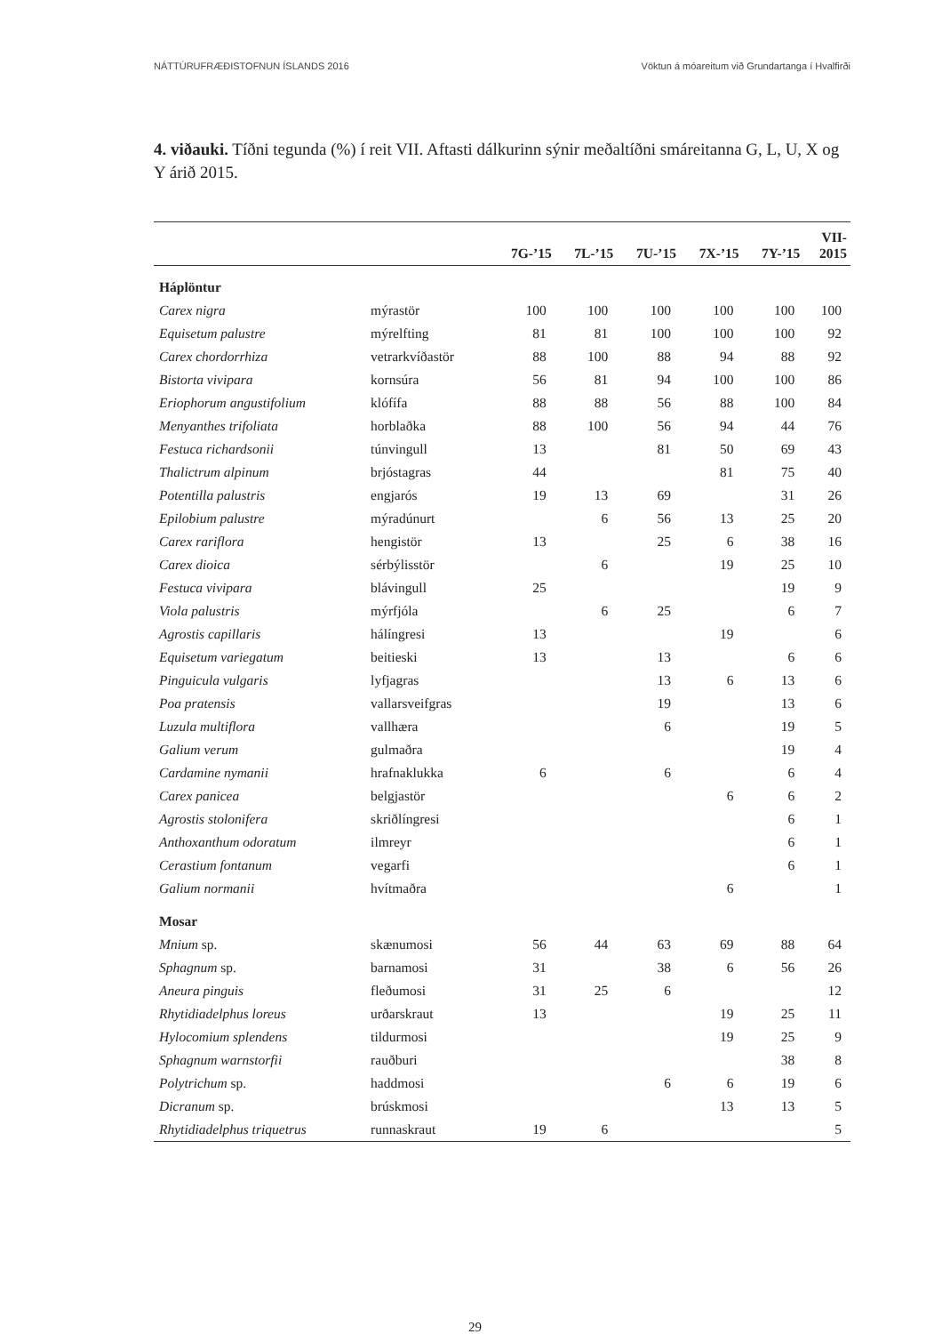NÁTTÚRUFRÆÐISTOFNUN ÍSLANDS 2016 Vöktun á móareitum við Grundartanga í Hvalfirði
4. viðauki. Tíðni tegunda (%) í reit VII. Aftasti dálkurinn sýnir meðaltíðni smáreitanna G, L, U, X og Y árið 2015.
| | | 7G-’15 | 7L-’15 | 7U-’15 | 7X-’15 | 7Y-’15 | VII- 2015 |
| --- | --- | --- | --- | --- | --- | --- | --- |
| Háplöntur | | | | | | | |
| Carex nigra | mýrastör | 100 | 100 | 100 | 100 | 100 | 100 |
| Equisetum palustre | mýrelfting | 81 | 81 | 100 | 100 | 100 | 92 |
| Carex chordorrhiza | vetrarkvíðastör | 88 | 100 | 88 | 94 | 88 | 92 |
| Bistorta vivipara | kornsúra | 56 | 81 | 94 | 100 | 100 | 86 |
| Eriophorum angustifolium | klófífa | 88 | 88 | 56 | 88 | 100 | 84 |
| Menyanthes trifoliata | horblaðka | 88 | 100 | 56 | 94 | 44 | 76 |
| Festuca richardsonii | túnvingull | 13 | | 81 | 50 | 69 | 43 |
| Thalictrum alpinum | brjóstagras | 44 | | | 81 | 75 | 40 |
| Potentilla palustris | engjarós | 19 | 13 | 69 | | 31 | 26 |
| Epilobium palustre | mýradúnurt | | 6 | 56 | 13 | 25 | 20 |
| Carex rariflora | hengistör | 13 | | 25 | 6 | 38 | 16 |
| Carex dioica | sérbýlisstör | | 6 | | 19 | 25 | 10 |
| Festuca vivipara | blávingull | 25 | | | | 19 | 9 |
| Viola palustris | mýrfjóla | | 6 | 25 | | 6 | 7 |
| Agrostis capillaris | hálíngresi | 13 | | | 19 | | 6 |
| Equisetum variegatum | beitieski | 13 | | 13 | | 6 | 6 |
| Pinguicula vulgaris | lyfjagras | | | 13 | 6 | 13 | 6 |
| Poa pratensis | vallarsveifgras | | | 19 | | 13 | 6 |
| Luzula multiflora | vallhæra | | | 6 | | 19 | 5 |
| Galium verum | gulmaðra | | | | | 19 | 4 |
| Cardamine nymanii | hrafnaklukka | 6 | | 6 | | 6 | 4 |
| Carex panicea | belgjastör | | | | 6 | 6 | 2 |
| Agrostis stolonifera | skriðlíngresi | | | | | 6 | 1 |
| Anthoxanthum odoratum | ilmreyr | | | | | 6 | 1 |
| Cerastium fontanum | vegarfi | | | | | 6 | 1 |
| Galium normanii | hvítmaðra | | | | 6 | | 1 |
| Mosar | | | | | | | |
| Mnium sp. | skænumosi | 56 | 44 | 63 | 69 | 88 | 64 |
| Sphagnum sp. | barnamosi | 31 | | 38 | 6 | 56 | 26 |
| Aneura pinguis | fleðumosi | 31 | 25 | 6 | | | 12 |
| Rhytidiadelphus loreus | urðarskraut | 13 | | | 19 | 25 | 11 |
| Hylocomium splendens | tildurmosi | | | | 19 | 25 | 9 |
| Sphagnum warnstorfii | rauðburi | | | | | 38 | 8 |
| Polytrichum sp. | haddmosi | | | 6 | 6 | 19 | 6 |
| Dicranum sp. | brúskmosi | | | | 13 | 13 | 5 |
| Rhytidiadelphus triquetrus | runnaskraut | 19 | 6 | | | | 5 |
29